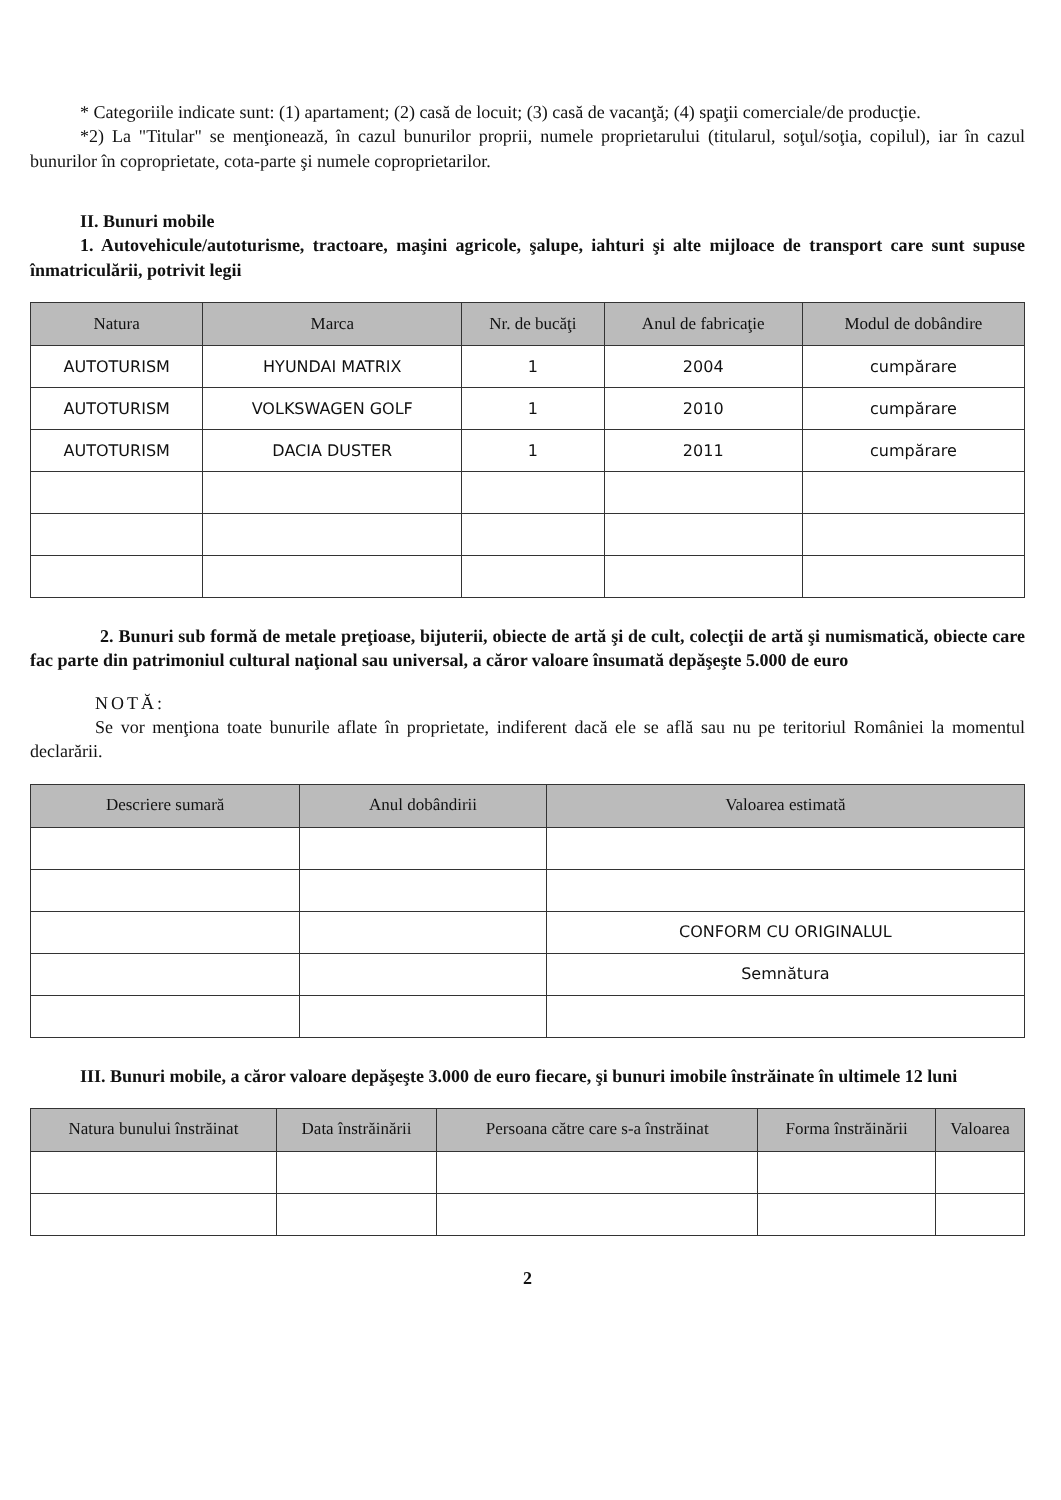* Categoriile indicate sunt: (1) apartament; (2) casă de locuit; (3) casă de vacanţă; (4) spaţii comerciale/de producţie.
*2) La "Titular" se menţionează, în cazul bunurilor proprii, numele proprietarului (titularul, soţul/soţia, copilul), iar în cazul bunurilor în coproprietate, cota-parte şi numele coproprietarilor.
II. Bunuri mobile
1. Autovehicule/autoturisme, tractoare, maşini agricole, şalupe, iahturi şi alte mijloace de transport care sunt supuse înmatriculării, potrivit legii
| Natura | Marca | Nr. de bucăţi | Anul de fabricaţie | Modul de dobândire |
| --- | --- | --- | --- | --- |
| AUTOTURISM | HYUNDAI MATRIX | 1 | 2004 | cumpărare |
| AUTOTURISM | VOLKSWAGEN GOLF | 1 | 2010 | cumpărare |
| AUTOTURISM | DACIA DUSTER | 1 | 2011 | cumpărare |
2. Bunuri sub formă de metale preţioase, bijuterii, obiecte de artă şi de cult, colecţii de artă şi numismatică, obiecte care fac parte din patrimoniul cultural naţional sau universal, a căror valoare însumată depăşeşte 5.000 de euro
NOTĂ:
Se vor menţiona toate bunurile aflate în proprietate, indiferent dacă ele se află sau nu pe teritoriul României la momentul declarării.
| Descriere sumară | Anul dobândirii | Valoarea estimată |
| --- | --- | --- |
| | | CONFORM CU ORIGINALUL |
| | | Semnătura |
III. Bunuri mobile, a căror valoare depăşeşte 3.000 de euro fiecare, şi bunuri imobile înstrăinate în ultimele 12 luni
| Natura bunului înstrăinat | Data înstrăinării | Persoana către care s-a înstrăinat | Forma înstrăinării | Valoarea |
| --- | --- | --- | --- | --- |
2